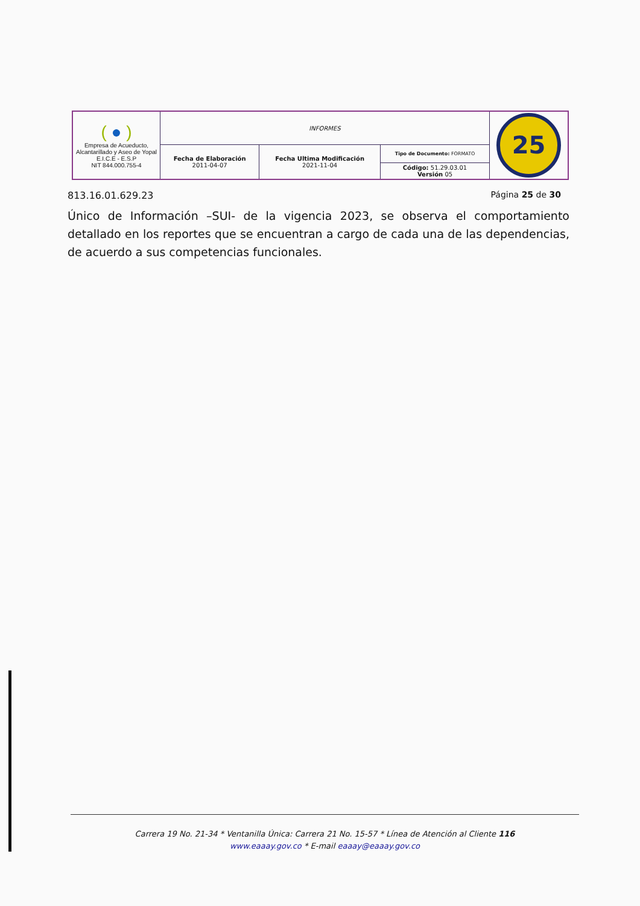| ( ● ) Empresa de Acueducto, Alcantarillado y Aseo de Yopal E.I.C.E - E.S.P NIT 844.000.755-4 | INFORMES | | | 25 |
| | Fecha de Elaboración 2011-04-07 | Fecha Ultima Modificación 2021-11-04 | Tipo de Documento: FORMATO | |
| | | | Código: 51.29.03.01 Versión 05 | |
813.16.01.629.23 Página 25 de 30
Único de Información –SUI- de la vigencia 2023, se observa el comportamiento detallado en los reportes que se encuentran a cargo de cada una de las dependencias, de acuerdo a sus competencias funcionales.
Carrera 19 No. 21-34 * Ventanilla Única: Carrera 21 No. 15-57 * Línea de Atención al Cliente 116
www.eaaay.gov.co * E-mail eaaay@eaaay.gov.co